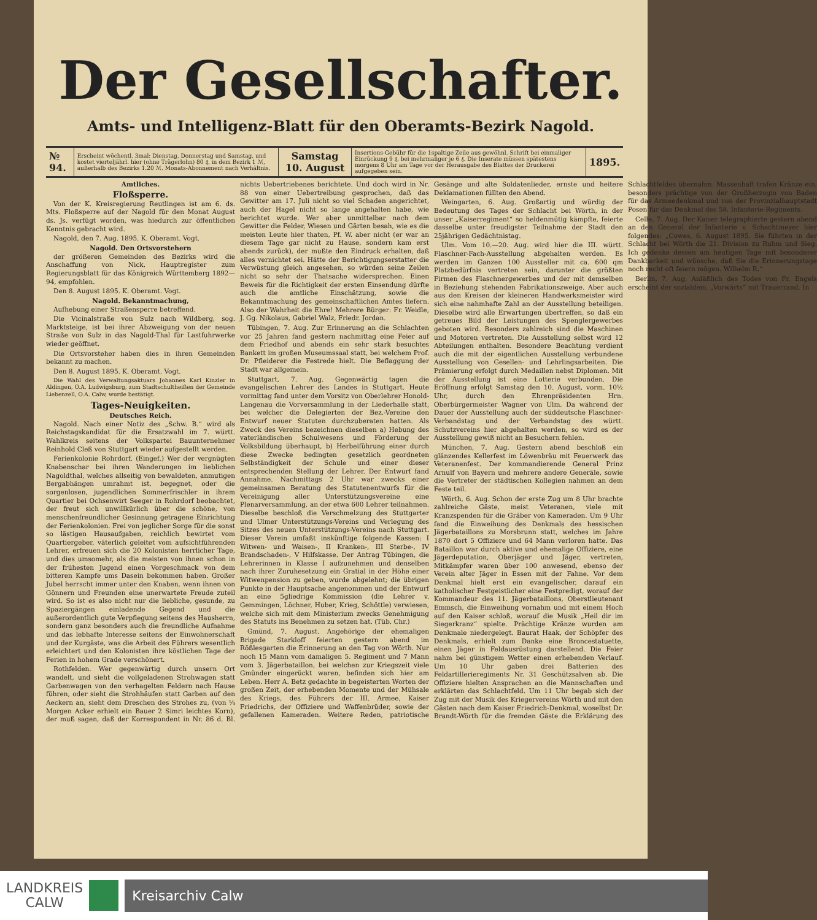Der Gesellschafter.
Amts- und Intelligenz-Blatt für den Oberamts-Bezirk Nagold.
| № 94. | Erscheint wöchentl. 3mal: Dienstag, Donnerstag und Samstag, und kostet vierteljährl. hier (ohne Trägerlohn) 80 ₰, in dem Bezirk 1 ℳ, außerhalb des Bezirks 1.20 ℳ. Monats-Abonnement nach Verhältnis. | Samstag 10. August | Insertions-Gebühr für die 1spaltige Zeile aus gewöhnl. Schrift bei einmaliger Einrückung 9 ₰, bei mehrmaliger je 6 ₰. Die Inserate müssen spätestens morgens 8 Uhr am Tage vor der Herausgabe des Blattes der Druckerei aufgegeben sein. | 1895. |
Amtliches.
Floßsperre.
Von der K. Kreisregierung Reutlingen ist am 6. ds. Mts. Floßsperre auf der Nagold für den Monat August ds. Js. verfügt worden, was hiedurch zur öffentlichen Kenntnis gebracht wird.
Nagold, den 7. Aug. 1895. K. Oberamt. Vogt.
Nagold. Den Ortsvorstehern
der größeren Gemeinden des Bezirks wird die Anschaffung von Nick, Hauptregister zum Regierungsblatt für das Königreich Württemberg 1892—94, empfohlen.
Den 8. August 1895. K. Oberamt. Vogt.
Nagold. Bekanntmachung,
Aufhebung einer Straßensperre betreffend.
Die Vicinalstraße von Sulz nach Wildberg, sog. Marktsteige, ist bei ihrer Abzweigung von der neuen Straße von Sulz in das Nagold-Thal für Lastfuhrwerke wieder geöffnet.
Die Ortsvorsteher haben dies in ihren Gemeinden bekannt zu machen.
Den 8. August 1895. K. Oberamt. Vogt.
Die Wahl des Verwaltungsaktuars Johannes Karl Kinzler in Aldingen, O.A. Ludwigsburg, zum Stadtschultheißen der Gemeinde Liebenzell, O.A. Calw, wurde bestätigt.
Tages-Neuigkeiten.
Deutsches Reich.
Nagold. Nach einer Notiz des „Schw. B.“ wird als Reichstagskandidat für die Ersatzwahl im 7. württ. Wahlkreis seitens der Volkspartei Bauunternehmer Reinhold Cleß von Stuttgart wieder aufgestellt werden.
Ferienkolonie Rohrdorf. (Eingef.) Wer der vergnügten Knabenschar bei ihren Wanderungen im lieblichen Nagoldthal, welches allseitig von bewaldeten, anmutigen Bergabhängen umrahmt ist, begegnet, oder die sorgenlosen, jugendlichen Sommerfrischler in ihrem Quartier bei Ochsenwirt Seeger in Rohrdorf beobachtet, der freut sich unwillkürlich über die schöne, von menschenfreundlicher Gesinnung getragene Einrichtung der Ferienkolonien. Frei von jeglicher Sorge für die sonst so lästigen Hausaufgaben, reichlich bewirtet vom Quartiergeber, väterlich geleitet vom aufsichtführenden Lehrer, erfreuen sich die 20 Kolonisten herrlicher Tage, und dies umsomehr, als die meisten von ihnen schon in der frühesten Jugend einen Vorgeschmack von dem bitteren Kampfe ums Dasein bekommen haben. Großer Jubel herrscht immer unter den Knaben, wenn ihnen von Gönnern und Freunden eine unerwartete Freude zuteil wird. So ist es also nicht nur die liebliche, gesunde, zu Spaziergängen einladende Gegend und die außerordentlich gute Verpflegung seitens des Hausherrn, sondern ganz besonders auch die freundliche Aufnahme und das lebhafte Interesse seitens der Einwohnerschaft und der Kurgäste, was die Arbeit des Führers wesentlich erleichtert und den Kolonisten ihre köstlichen Tage der Ferien in hohem Grade verschönert.
Rothfelden. Wer gegenwärtig durch unsern Ort wandelt, und sieht die vollgeladenen Strohwagen statt Garbenwagen von den verhagelten Feldern nach Hause führen, oder sieht die Strohhäufen statt Garben auf den Aeckern an, sieht dem Dreschen des Strohes zu, (von ¼ Morgen Acker erhielt ein Bauer 2 Simri leichtes Korn), der muß sagen, daß der Korrespondent in Nr. 86 d. Bl. nichts Uebertriebenes berichtete. Und doch wird in Nr. 88 von einer Uebertreibung gesprochen, daß das Gewitter am 17. Juli nicht so viel Schaden angerichtet, auch der Hagel nicht so lange angehalten habe, wie berichtet wurde. Wer aber unmittelbar nach dem Gewitter die Felder, Wiesen und Gärten besah, wie es die meisten Leute hier thaten, Pf. W. aber nicht (er war an diesem Tage gar nicht zu Hause, sondern kam erst abends zurück), der mußte den Eindruck erhalten, daß alles vernichtet sei. Hätte der Berichtigungserstatter die Verwüstung gleich angesehen, so würden seine Zeilen nicht so sehr der Thatsache widersprechen. Einen Beweis für die Richtigkeit der ersten Einsendung dürfte auch die amtliche Einschätzung, sowie die Bekanntmachung des gemeinschaftlichen Amtes liefern. Also der Wahrheit die Ehre! Mehrere Bürger: Fr. Weidle, J. Gg. Nikolaus, Gabriel Walz, Friedr. Jordan.
Tübingen, 7. Aug. Zur Erinnerung an die Schlachten vor 25 Jahren fand gestern nachmittag eine Feier auf dem Friedhof und abends ein sehr stark besuchtes Bankett im großen Museumssaal statt, bei welchem Prof. Dr. Pfleiderer die Festrede hielt. Die Beflaggung der Stadt war allgemein.
Stuttgart, 7. Aug. Gegenwärtig tagen die evangelischen Lehrer des Landes in Stuttgart. Heute vormittag fand unter dem Vorsitz von Oberlehrer Honold-Langenau die Vorversammlung in der Liederhalle statt, bei welcher die Delegierten der Bez.-Vereine den Entwurf neuer Statuten durchzuberaten hatten. Als Zweck des Vereins bezeichnen dieselben a) Hebung des vaterländischen Schulwesens und Förderung der Volksbildung überhaupt, b) Herbeiführung einer durch diese Zwecke bedingten gesetzlich geordneten Selbständigkeit der Schule und einer dieser entsprechenden Stellung der Lehrer. Der Entwurf fand Annahme. Nachmittags 2 Uhr war zwecks einer gemeinsamen Beratung des Statutenentwurfs für die Vereinigung aller Unterstützungsvereine eine Plenarversammlung, an der etwa 600 Lehrer teilnahmen. Dieselbe beschloß die Verschmelzung des Stuttgarter und Ulmer Unterstützungs-Vereins und Verlegung des Sitzes des neuen Unterstützungs-Vereins nach Stuttgart. Dieser Verein umfaßt inskünftige folgende Kassen: I Witwen- und Waisen-, II Kranken-, III Sterbe-, IV Brandschaden-, V Hilfskasse. Der Antrag Tübingen, die Lehrerinnen in Klasse I aufzunehmen und denselben nach ihrer Zuruhesetzung ein Gratial in der Höhe einer Witwenpension zu geben, wurde abgelehnt; die übrigen Punkte in der Hauptsache angenommen und der Entwurf an eine 5gliedrige Kommission (die Lehrer v. Gemmingen, Löchner, Huber, Krieg, Schöttle) verwiesen, welche sich mit dem Ministerium zwecks Genehmigung des Statuts ins Benehmen zu setzen hat. (Tüb. Chr.)
Gmünd, 7. August. Angehörige der ehemaligen Brigade Starkloff feierten gestern abend im Rößlesgarten die Erinnerung an den Tag von Wörth. Nur noch 15 Mann vom damaligen 5. Regiment und 7 Mann vom 3. Jägerbataillon, bei welchen zur Kriegszeit viele Gmünder eingerückt waren, befinden sich hier am Leben. Herr A. Betz gedachte in begeisterten Worten der großen Zeit, der erhebenden Momente und der Mühsale des Kriegs, des Führers der III. Armee, Kaiser Friedrichs, der Offiziere und Waffenbrüder, sowie der gefallenen Kameraden. Weitere Reden, patriotische Gesänge und alte Soldatenlieder, ernste und heitere Deklamationen füllten den Abend.
Weingarten, 6. Aug. Großartig und würdig der Bedeutung des Tages der Schlacht bei Wörth, in der unser „Kaiserregiment“ so heldenmütig kämpfte, feierte dasselbe unter freudigster Teilnahme der Stadt den 25jährigen Gedächtnistag.
Ulm. Vom 10.—20. Aug. wird hier die III. württ. Flaschner-Fach-Ausstellung abgehalten werden. Es werden im Ganzen 100 Aussteller mit ca. 600 qm Platzbedürfnis vertreten sein, darunter die größten Firmen des Flaschnergewerbes und der mit demselben in Beziehung stehenden Fabrikationszweige. Aber auch aus den Kreisen der kleineren Handwerksmeister wird sich eine nahmhafte Zahl an der Ausstellung beteiligen. Dieselbe wird alle Erwartungen übertreffen, so daß ein getreues Bild der Leistungen des Spenglergewerbes geboten wird. Besonders zahlreich sind die Maschinen und Motoren vertreten. Die Ausstellung selbst wird 12 Abteilungen enthalten. Besondere Beachtung verdient auch die mit der eigentlichen Ausstellung verbundene Ausstellung von Gesellen- und Lehrlingsarbeiten. Die Prämierung erfolgt durch Medaillen nebst Diplomen. Mit der Ausstellung ist eine Lotterie verbunden. Die Eröffnung erfolgt Samstag den 10. August, vorm. 10½ Uhr, durch den Ehrenpräsidenten Hrn. Oberbürgermeister Wagner von Ulm. Da während der Dauer der Ausstellung auch der süddeutsche Flaschner-Verbandstag und der Verbandstag des württ. Schutzvereins hier abgehalten werden, so wird es der Ausstellung gewiß nicht an Besuchern fehlen.
München, 7. Aug. Gestern abend beschloß ein glänzendes Kellerfest im Löwenbräu mit Feuerwerk das Veteranenfest. Der kommandierende General Prinz Arnulf von Bayern und mehrere andere Generäle, sowie die Vertreter der städtischen Kollegien nahmen an dem Feste teil.
Wörth, 6. Aug. Schon der erste Zug um 8 Uhr brachte zahlreiche Gäste, meist Veteranen, viele mit Kranzspenden für die Gräber von Kameraden. Um 9 Uhr fand die Einweihung des Denkmals des hessischen Jägerbataillons zu Morsbrunn statt, welches im Jahre 1870 dort 5 Offiziere und 64 Mann verloren hatte. Das Bataillon war durch aktive und ehemalige Offiziere, eine Jägerdeputation, Oberjäger und Jäger, vertreten, Mitkämpfer waren über 100 anwesend, ebenso der Verein alter Jäger in Essen mit der Fahne. Vor dem Denkmal hielt erst ein evangelischer, darauf ein katholischer Festgeistlicher eine Festpredigt, worauf der Kommandeur des 11. Jägerbataillons, Oberstlieutenant Emmsch, die Einweihung vornahm und mit einem Hoch auf den Kaiser schloß, worauf die Musik „Heil dir im Siegerkranz“ spielte. Prächtige Kränze wurden am Denkmale niedergelegt. Baurat Haak, der Schöpfer des Denkmals, erhielt zum Danke eine Broncestatuette, einen Jäger in Feldausrüstung darstellend. Die Feier nahm bei günstigem Wetter einen erhebenden Verlauf. Um 10 Uhr gaben drei Batterien des Feldartillerieregiments Nr. 31 Geschützsalven ab. Die Offiziere hielten Ansprachen an die Mannschaften und erklärten das Schlachtfeld. Um 11 Uhr begab sich der Zug mit der Musik des Kriegervereins Wörth und mit den Gästen nach dem Kaiser Friedrich-Denkmal, woselbst Dr. Brandt-Wörth für die fremden Gäste die Erklärung des Schlachtfeldes übernahm. Massenhaft trafen Kränze ein, besonders prächtige von der Großherzogin von Baden für das Armeedenkmal und von der Provinzialhauptstadt Posen für das Denkmal des 58. Infanterie-Regiments.
Celle, 7. Aug. Der Kaiser telegraphierte gestern abend an den General der Infanterie v. Schachtmeyer hier folgendes: „Cowes, 6. August 1895. Sie führten in der Schlacht bei Wörth die 21. Division zu Ruhm und Sieg. Ich gedenke dessen am heutigen Tage mit besonderer Dankbarkeit und wünsche, daß Sie die Erinnerungstage noch recht oft feiern mögen. Wilhelm R.“
Berlin, 7. Aug. Anläßlich des Todes von Fr. Engels erscheint der sozialdem. „Vorwärts“ mit Trauerrand. In
LANDKREIS
CALW
Kreisarchiv Calw